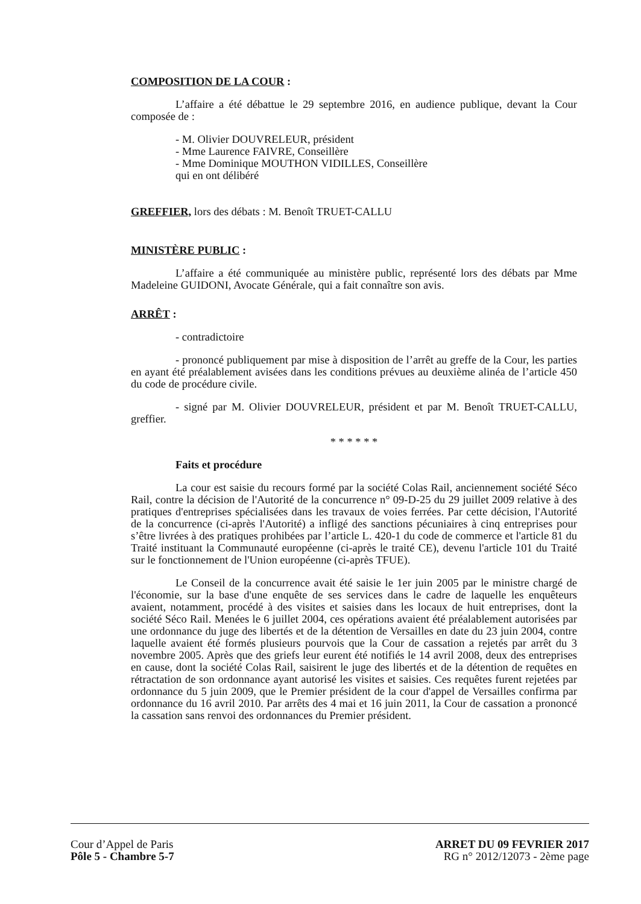COMPOSITION DE LA COUR :
L’affaire a été débattue le 29 septembre 2016, en audience publique, devant la Cour composée de :
- M. Olivier DOUVRELEUR, président
- Mme Laurence FAIVRE, Conseillère
- Mme Dominique MOUTHON VIDILLES, Conseillère
qui en ont délibéré
GREFFIER, lors des débats : M. Benoît TRUET-CALLU
MINISTÈRE PUBLIC :
L’affaire a été communiquée au ministère public, représenté lors des débats par Mme Madeleine GUIDONI, Avocate Générale, qui a fait connaître son avis.
ARRÊT :
- contradictoire
- prononcé publiquement par mise à disposition de l’arrêt au greffe de la Cour, les parties en ayant été préalablement avisées dans les conditions prévues au deuxième alinéa de l’article 450 du code de procédure civile.
- signé par M. Olivier DOUVRELEUR, président et par M. Benoît TRUET-CALLU, greffier.
* * * * * *
Faits et procédure
La cour est saisie du recours formé par la société Colas Rail, anciennement société Séco Rail, contre la décision de l'Autorité de la concurrence n° 09-D-25 du 29 juillet 2009 relative à des pratiques d'entreprises spécialisées dans les travaux de voies ferrées. Par cette décision, l'Autorité de la concurrence (ci-après l'Autorité) a infligé des sanctions pécuniaires à cinq entreprises pour s’être livrées à des pratiques prohibées par l’article L. 420-1 du code de commerce et l'article 81 du Traité instituant la Communauté européenne (ci-après le traité CE), devenu l'article 101 du Traité sur le fonctionnement de l'Union européenne (ci-après TFUE).
Le Conseil de la concurrence avait été saisie le 1er juin 2005 par le ministre chargé de l'économie, sur la base d'une enquête de ses services dans le cadre de laquelle les enquêteurs avaient, notamment, procédé à des visites et saisies dans les locaux de huit entreprises, dont la société Séco Rail. Menées le 6 juillet 2004, ces opérations avaient été préalablement autorisées par une ordonnance du juge des libertés et de la détention de Versailles en date du 23 juin 2004, contre laquelle avaient été formés plusieurs pourvois que la Cour de cassation a rejetés par arrêt du 3 novembre 2005. Après que des griefs leur eurent été notifiés le 14 avril 2008, deux des entreprises en cause, dont la société Colas Rail, saisirent le juge des libertés et de la détention de requêtes en rétractation de son ordonnance ayant autorisé les visites et saisies. Ces requêtes furent rejetées par ordonnance du 5 juin 2009, que le Premier président de la cour d'appel de Versailles confirma par ordonnance du 16 avril 2010. Par arrêts des 4 mai et 16 juin 2011, la Cour de cassation a prononcé la cassation sans renvoi des ordonnances du Premier président.
Cour d’Appel de Paris
Pôle 5 - Chambre 5-7
ARRET DU 09 FEVRIER 2017
RG n° 2012/12073 - 2ème page